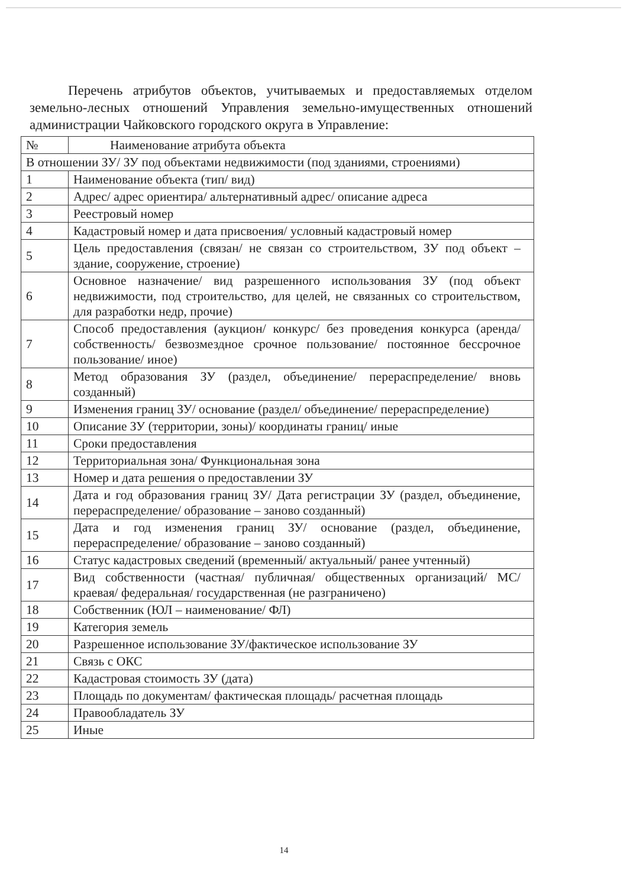Перечень атрибутов объектов, учитываемых и предоставляемых отделом земельно-лесных отношений Управления земельно-имущественных отношений администрации Чайковского городского округа в Управление:
| № | Наименование атрибута объекта |
| --- | --- |
| В отношении ЗУ/ ЗУ под объектами недвижимости (под зданиями, строениями) | |
| 1 | Наименование объекта (тип/ вид) |
| 2 | Адрес/ адрес ориентира/ альтернативный адрес/ описание адреса |
| 3 | Реестровый номер |
| 4 | Кадастровый номер и дата присвоения/ условный кадастровый номер |
| 5 | Цель предоставления (связан/ не связан со строительством, ЗУ под объект – здание, сооружение, строение) |
| 6 | Основное назначение/ вид разрешенного использования ЗУ (под объект недвижимости, под строительство, для целей, не связанных со строительством, для разработки недр, прочие) |
| 7 | Способ предоставления (аукцион/ конкурс/ без проведения конкурса (аренда/ собственность/ безвозмездное срочное пользование/ постоянное бессрочное пользование/ иное) |
| 8 | Метод образования ЗУ (раздел, объединение/ перераспределение/ вновь созданный) |
| 9 | Изменения границ ЗУ/ основание (раздел/ объединение/ перераспределение) |
| 10 | Описание ЗУ (территории, зоны)/ координаты границ/ иные |
| 11 | Сроки предоставления |
| 12 | Территориальная зона/ Функциональная зона |
| 13 | Номер и дата решения о предоставлении ЗУ |
| 14 | Дата и год образования границ ЗУ/ Дата регистрации ЗУ (раздел, объединение, перераспределение/ образование – заново созданный) |
| 15 | Дата и год изменения границ ЗУ/ основание (раздел, объединение, перераспределение/ образование – заново созданный) |
| 16 | Статус кадастровых сведений (временный/ актуальный/ ранее учтенный) |
| 17 | Вид собственности (частная/ публичная/ общественных организаций/ МС/ краевая/ федеральная/ государственная (не разграничено) |
| 18 | Собственник (ЮЛ – наименование/ ФЛ) |
| 19 | Категория земель |
| 20 | Разрешенное использование ЗУ/фактическое использование ЗУ |
| 21 | Связь с ОКС |
| 22 | Кадастровая стоимость ЗУ (дата) |
| 23 | Площадь по документам/ фактическая площадь/ расчетная площадь |
| 24 | Правообладатель ЗУ |
| 25 | Иные |
14